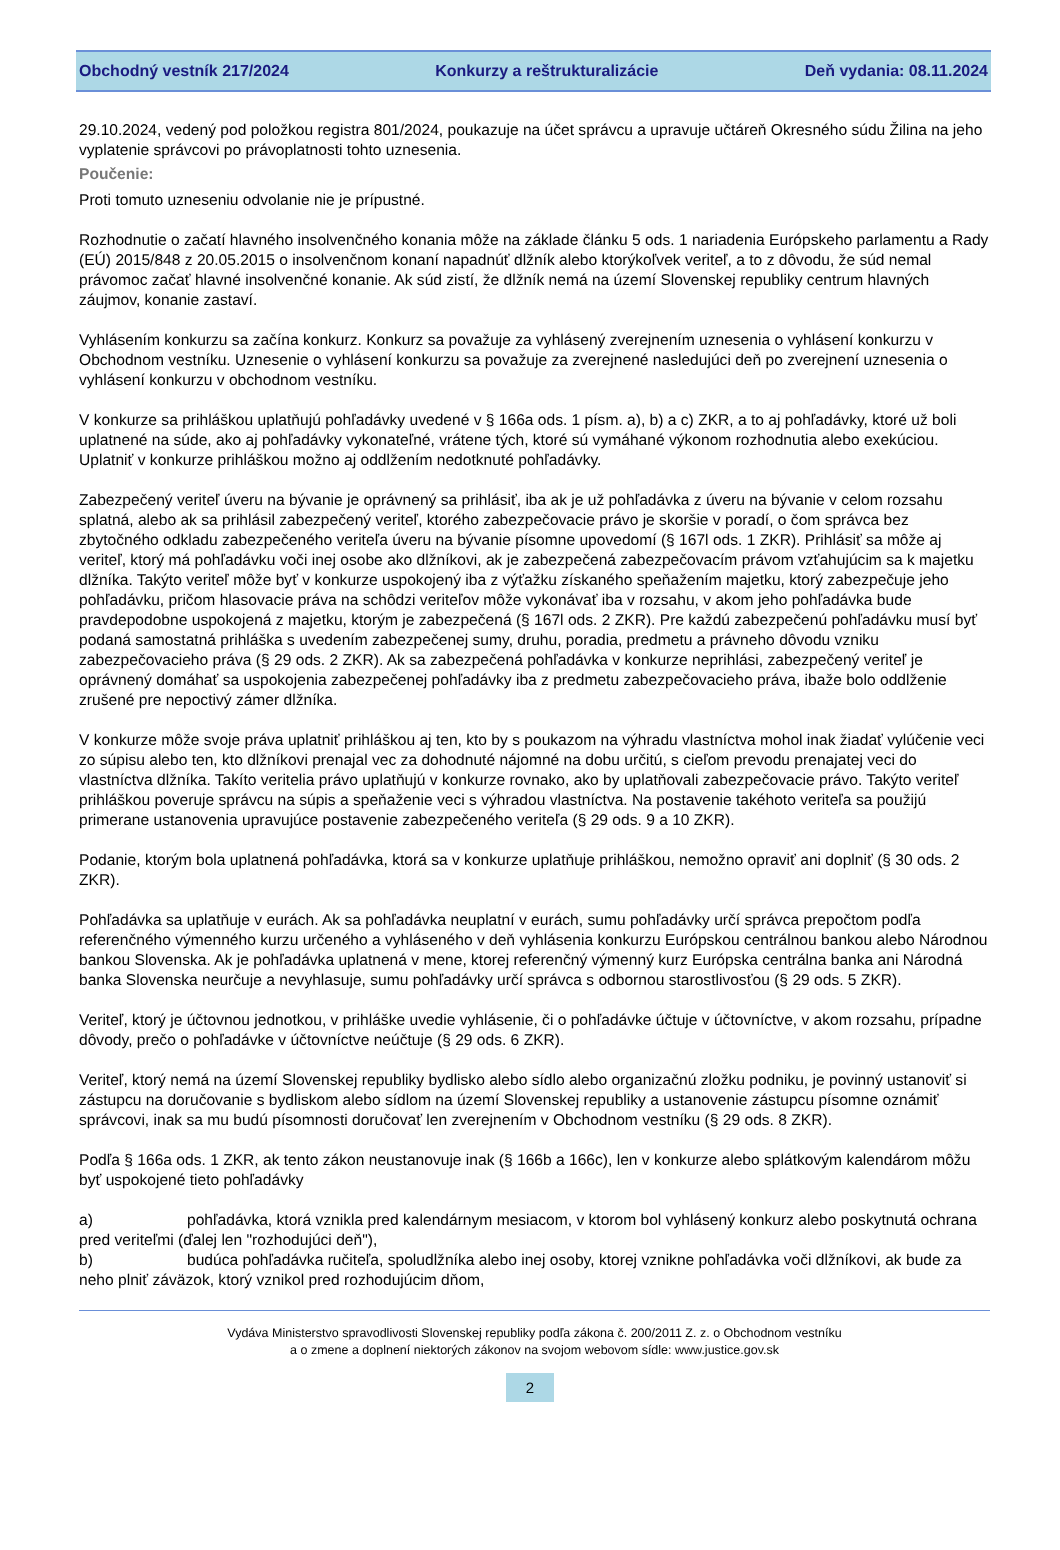Obchodný vestník 217/2024 Konkurzy a reštrukturalizácie Deň vydania: 08.11.2024
29.10.2024, vedený pod položkou registra 801/2024, poukazuje na účet správcu a upravuje učtáreň Okresného súdu Žilina na jeho vyplatenie správcovi po právoplatnosti tohto uznesenia.
Poučenie:
Proti tomuto uzneseniu odvolanie nie je prípustné.
Rozhodnutie o začatí hlavného insolvenčného konania môže na základe článku 5 ods. 1 nariadenia Európskeho parlamentu a Rady (EÚ) 2015/848 z 20.05.2015 o insolvenčnom konaní napadnúť dlžník alebo ktorýkoľvek veriteľ, a to z dôvodu, že súd nemal právomoc začať hlavné insolvenčné konanie. Ak súd zistí, že dlžník nemá na území Slovenskej republiky centrum hlavných záujmov, konanie zastaví.
Vyhlásením konkurzu sa začína konkurz. Konkurz sa považuje za vyhlásený zverejnením uznesenia o vyhlásení konkurzu v Obchodnom vestníku. Uznesenie o vyhlásení konkurzu sa považuje za zverejnené nasledujúci deň po zverejnení uznesenia o vyhlásení konkurzu v obchodnom vestníku.
V konkurze sa prihláškou uplatňujú pohľadávky uvedené v § 166a ods. 1 písm. a), b) a c) ZKR, a to aj pohľadávky, ktoré už boli uplatnené na súde, ako aj pohľadávky vykonateľné, vrátene tých, ktoré sú vymáhané výkonom rozhodnutia alebo exekúciou. Uplatniť v konkurze prihláškou možno aj oddlžením nedotknuté pohľadávky.
Zabezpečený veriteľ úveru na bývanie je oprávnený sa prihlásiť, iba ak je už pohľadávka z úveru na bývanie v celom rozsahu splatná, alebo ak sa prihlásil zabezpečený veriteľ, ktorého zabezpečovacie právo je skoršie v poradí, o čom správca bez zbytočného odkladu zabezpečeného veriteľa úveru na bývanie písomne upovedomí (§ 167l ods. 1 ZKR). Prihlásiť sa môže aj veriteľ, ktorý má pohľadávku voči inej osobe ako dlžníkovi, ak je zabezpečená zabezpečovacím právom vzťahujúcim sa k majetku dlžníka. Takýto veriteľ môže byť v konkurze uspokojený iba z výťažku získaného speňažením majetku, ktorý zabezpečuje jeho pohľadávku, pričom hlasovacie práva na schôdzi veriteľov môže vykonávať iba v rozsahu, v akom jeho pohľadávka bude pravdepodobne uspokojená z majetku, ktorým je zabezpečená (§ 167l ods. 2 ZKR). Pre každú zabezpečenú pohľadávku musí byť podaná samostatná prihláška s uvedením zabezpečenej sumy, druhu, poradia, predmetu a právneho dôvodu vzniku zabezpečovacieho práva (§ 29 ods. 2 ZKR). Ak sa zabezpečená pohľadávka v konkurze neprihlási, zabezpečený veriteľ je oprávnený domáhať sa uspokojenia zabezpečenej pohľadávky iba z predmetu zabezpečovacieho práva, ibaže bolo oddlženie zrušené pre nepoctivý zámer dlžníka.
V konkurze môže svoje práva uplatniť prihláškou aj ten, kto by s poukazom na výhradu vlastníctva mohol inak žiadať vylúčenie veci zo súpisu alebo ten, kto dlžníkovi prenajal vec za dohodnuté nájomné na dobu určitú, s cieľom prevodu prenajatej veci do vlastníctva dlžníka. Takíto veritelia právo uplatňujú v konkurze rovnako, ako by uplatňovali zabezpečovacie právo. Takýto veriteľ prihláškou poveruje správcu na súpis a speňaženie veci s výhradou vlastníctva. Na postavenie takéhoto veriteľa sa použijú primerane ustanovenia upravujúce postavenie zabezpečeného veriteľa (§ 29 ods. 9 a 10 ZKR).
Podanie, ktorým bola uplatnená pohľadávka, ktorá sa v konkurze uplatňuje prihláškou, nemožno opraviť ani doplniť (§ 30 ods. 2 ZKR).
Pohľadávka sa uplatňuje v eurách. Ak sa pohľadávka neuplatní v eurách, sumu pohľadávky určí správca prepočtom podľa referenčného výmenného kurzu určeného a vyhláseného v deň vyhlásenia konkurzu Európskou centrálnou bankou alebo Národnou bankou Slovenska. Ak je pohľadávka uplatnená v mene, ktorej referenčný výmenný kurz Európska centrálna banka ani Národná banka Slovenska neurčuje a nevyhlasuje, sumu pohľadávky určí správca s odbornou starostlivosťou (§ 29 ods. 5 ZKR).
Veriteľ, ktorý je účtovnou jednotkou, v prihláške uvedie vyhlásenie, či o pohľadávke účtuje v účtovníctve, v akom rozsahu, prípadne dôvody, prečo o pohľadávke v účtovníctve neúčtuje (§ 29 ods. 6 ZKR).
Veriteľ, ktorý nemá na území Slovenskej republiky bydlisko alebo sídlo alebo organizačnú zložku podniku, je povinný ustanoviť si zástupcu na doručovanie s bydliskom alebo sídlom na území Slovenskej republiky a ustanovenie zástupcu písomne oznámiť správcovi, inak sa mu budú písomnosti doručovať len zverejnením v Obchodnom vestníku (§ 29 ods. 8 ZKR).
Podľa § 166a ods. 1 ZKR, ak tento zákon neustanovuje inak (§ 166b a 166c), len v konkurze alebo splátkovým kalendárom môžu byť uspokojené tieto pohľadávky
a) pohľadávka, ktorá vznikla pred kalendárnym mesiacom, v ktorom bol vyhlásený konkurz alebo poskytnutá ochrana pred veriteľmi (ďalej len "rozhodujúci deň"),
b) budúca pohľadávka ručiteľa, spoludlžníka alebo inej osoby, ktorej vznikne pohľadávka voči dlžníkovi, ak bude za neho plniť záväzok, ktorý vznikol pred rozhodujúcim dňom,
Vydáva Ministerstvo spravodlivosti Slovenskej republiky podľa zákona č. 200/2011 Z. z. o Obchodnom vestníku
a o zmene a doplnení niektorých zákonov na svojom webovom sídle: www.justice.gov.sk
2